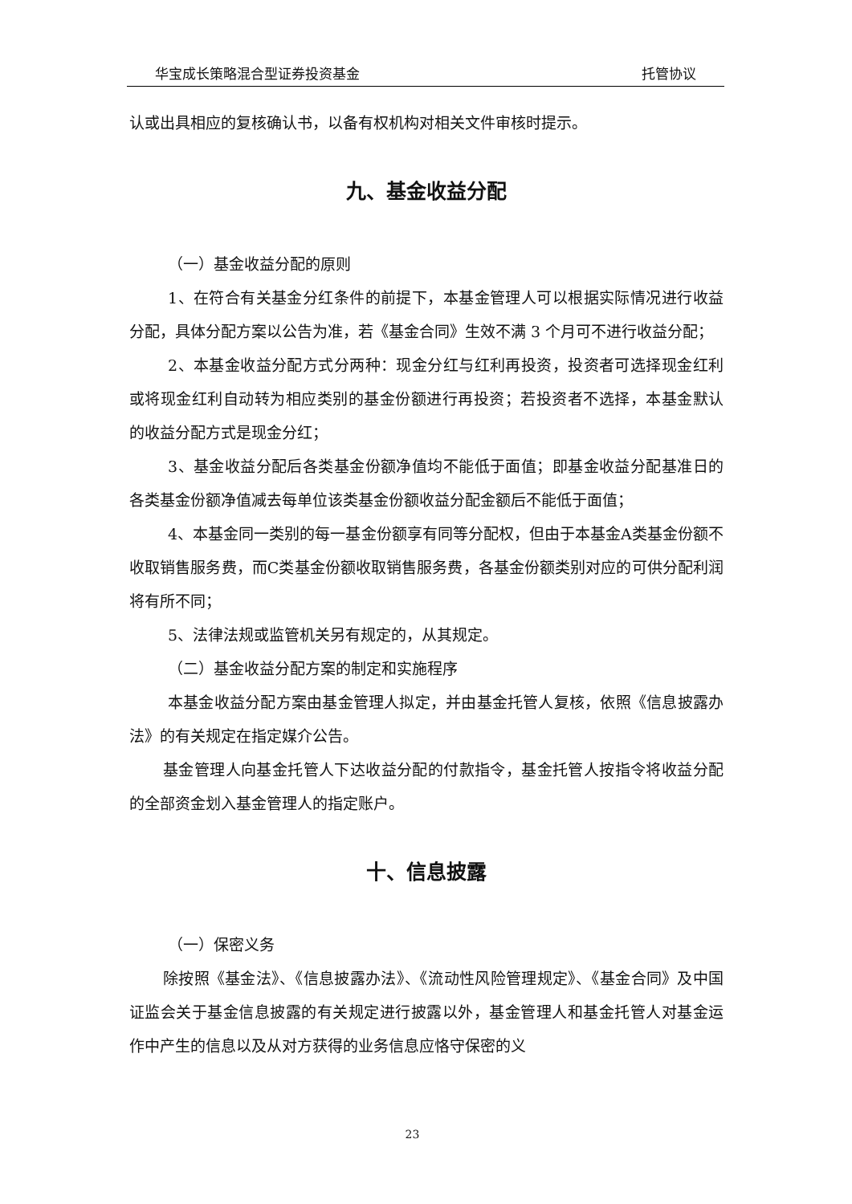华宝成长策略混合型证券投资基金 托管协议
认或出具相应的复核确认书，以备有权机构对相关文件审核时提示。
九、基金收益分配
（一）基金收益分配的原则
1、在符合有关基金分红条件的前提下，本基金管理人可以根据实际情况进行收益分配，具体分配方案以公告为准，若《基金合同》生效不满 3 个月可不进行收益分配；
2、本基金收益分配方式分两种：现金分红与红利再投资，投资者可选择现金红利或将现金红利自动转为相应类别的基金份额进行再投资；若投资者不选择，本基金默认的收益分配方式是现金分红；
3、基金收益分配后各类基金份额净值均不能低于面值；即基金收益分配基准日的各类基金份额净值减去每单位该类基金份额收益分配金额后不能低于面值；
4、本基金同一类别的每一基金份额享有同等分配权，但由于本基金A类基金份额不收取销售服务费，而C类基金份额收取销售服务费，各基金份额类别对应的可供分配利润将有所不同；
5、法律法规或监管机关另有规定的，从其规定。
（二）基金收益分配方案的制定和实施程序
本基金收益分配方案由基金管理人拟定，并由基金托管人复核，依照《信息披露办法》的有关规定在指定媒介公告。
基金管理人向基金托管人下达收益分配的付款指令，基金托管人按指令将收益分配的全部资金划入基金管理人的指定账户。
十、信息披露
（一）保密义务
除按照《基金法》、《信息披露办法》、《流动性风险管理规定》、《基金合同》及中国证监会关于基金信息披露的有关规定进行披露以外，基金管理人和基金托管人对基金运作中产生的信息以及从对方获得的业务信息应恪守保密的义
23